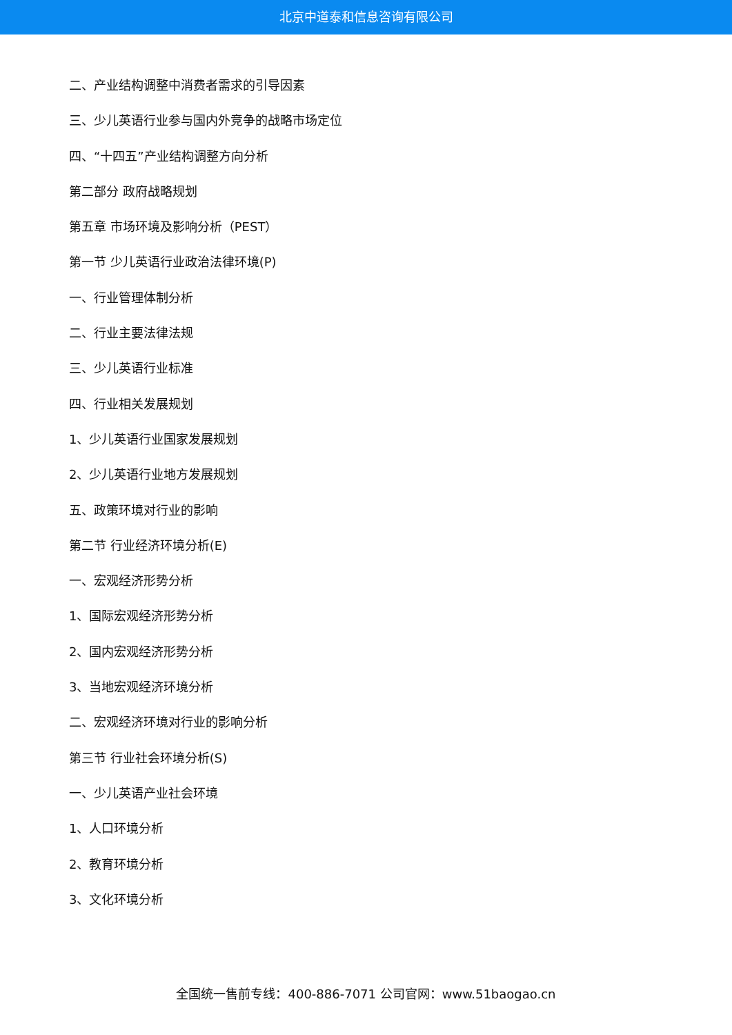北京中道泰和信息咨询有限公司
二、产业结构调整中消费者需求的引导因素
三、少儿英语行业参与国内外竞争的战略市场定位
四、“十四五”产业结构调整方向分析
第二部分 政府战略规划
第五章 市场环境及影响分析（PEST）
第一节 少儿英语行业政治法律环境(P)
一、行业管理体制分析
二、行业主要法律法规
三、少儿英语行业标准
四、行业相关发展规划
1、少儿英语行业国家发展规划
2、少儿英语行业地方发展规划
五、政策环境对行业的影响
第二节 行业经济环境分析(E)
一、宏观经济形势分析
1、国际宏观经济形势分析
2、国内宏观经济形势分析
3、当地宏观经济环境分析
二、宏观经济环境对行业的影响分析
第三节 行业社会环境分析(S)
一、少儿英语产业社会环境
1、人口环境分析
2、教育环境分析
3、文化环境分析
全国统一售前专线：400-886-7071 公司官网：www.51baogao.cn